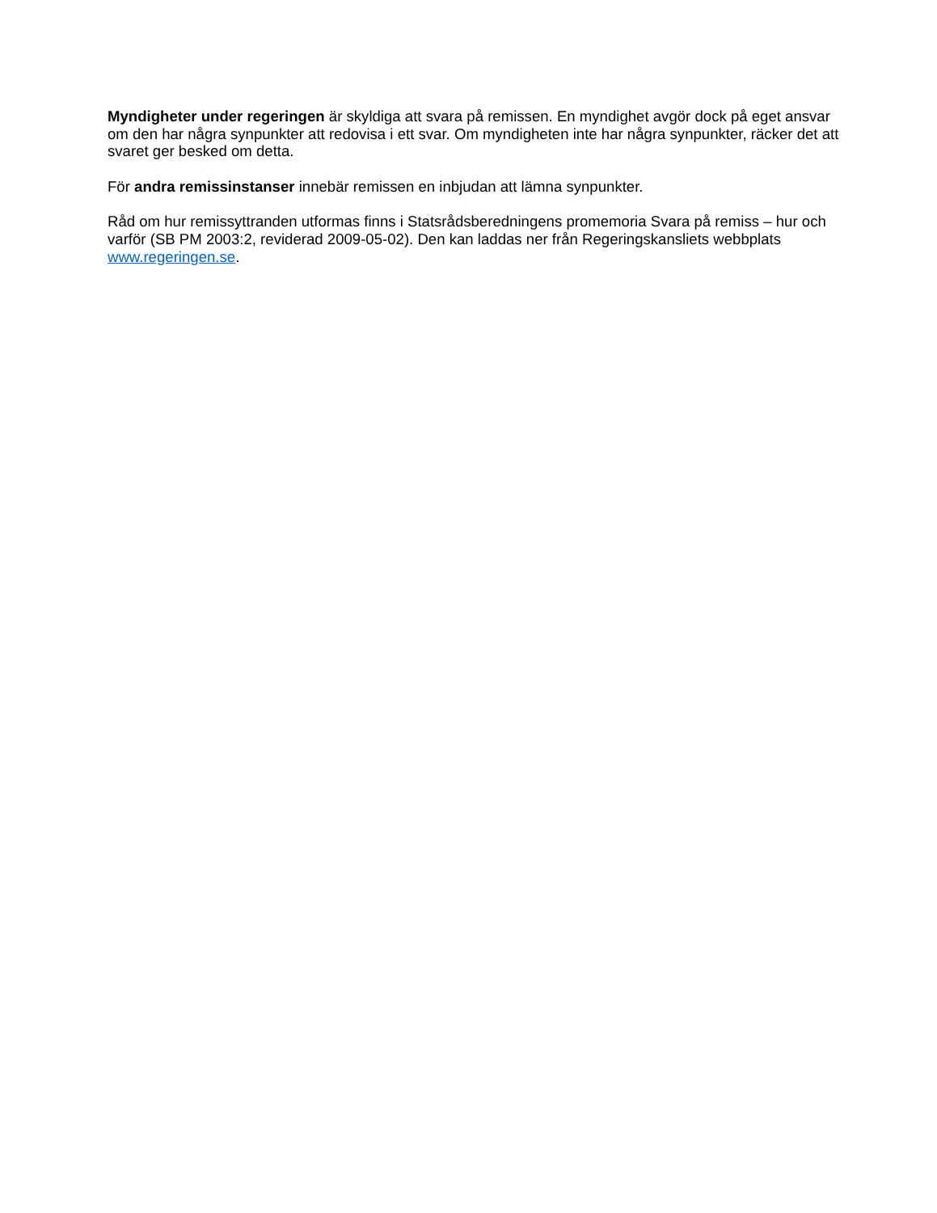Myndigheter under regeringen är skyldiga att svara på remissen. En myndighet avgör dock på eget ansvar om den har några synpunkter att redovisa i ett svar. Om myndigheten inte har några synpunkter, räcker det att svaret ger besked om detta.
För andra remissinstanser innebär remissen en inbjudan att lämna synpunkter.
Råd om hur remissyttranden utformas finns i Statsrådsberedningens promemoria Svara på remiss – hur och varför (SB PM 2003:2, reviderad 2009-05-02). Den kan laddas ner från Regeringskansliets webbplats www.regeringen.se.